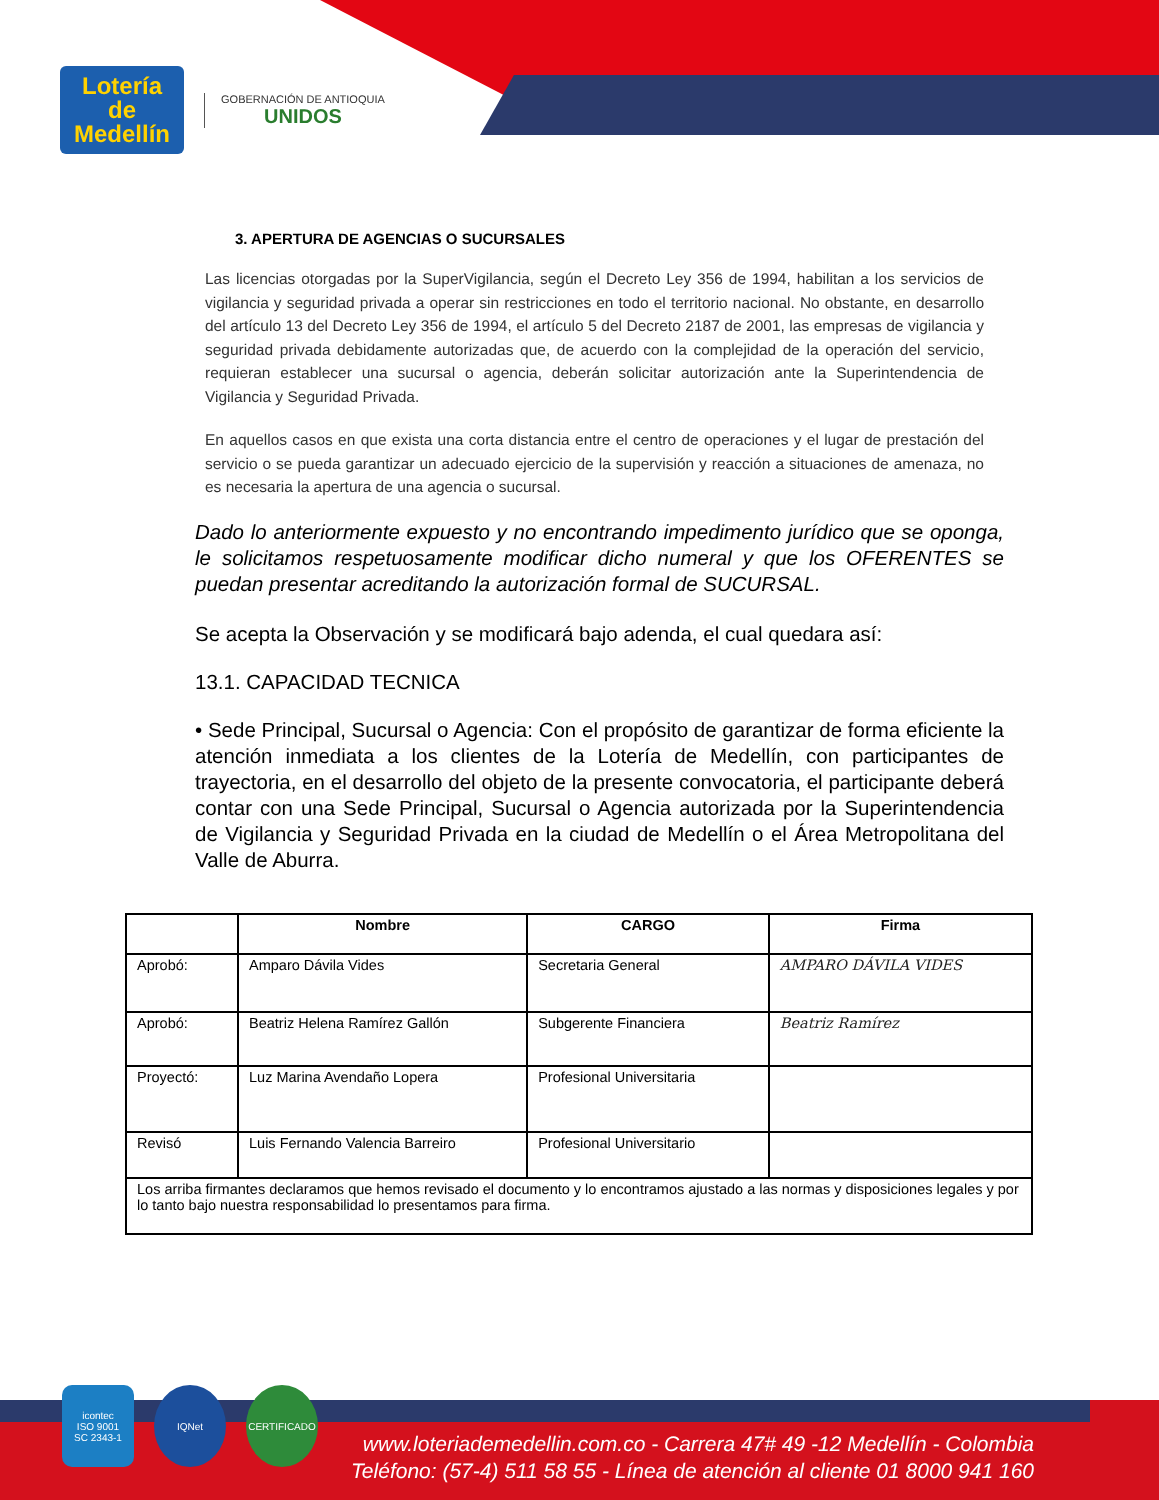Lotería
de
Medellín
GOBERNACIÓN DE ANTIOQUIA
UNIDOS
3. APERTURA DE AGENCIAS O SUCURSALES
Las licencias otorgadas por la SuperVigilancia, según el Decreto Ley 356 de 1994, habilitan a los servicios de vigilancia y seguridad privada a operar sin restricciones en todo el territorio nacional. No obstante, en desarrollo del artículo 13 del Decreto Ley 356 de 1994, el artículo 5 del Decreto 2187 de 2001, las empresas de vigilancia y seguridad privada debidamente autorizadas que, de acuerdo con la complejidad de la operación del servicio, requieran establecer una sucursal o agencia, deberán solicitar autorización ante la Superintendencia de Vigilancia y Seguridad Privada.
En aquellos casos en que exista una corta distancia entre el centro de operaciones y el lugar de prestación del servicio o se pueda garantizar un adecuado ejercicio de la supervisión y reacción a situaciones de amenaza, no es necesaria la apertura de una agencia o sucursal.
Dado lo anteriormente expuesto y no encontrando impedimento jurídico que se oponga, le solicitamos respetuosamente modificar dicho numeral y que los OFERENTES se puedan presentar acreditando la autorización formal de SUCURSAL.
Se acepta la Observación y se modificará bajo adenda, el cual quedara así:
13.1. CAPACIDAD TECNICA
• Sede Principal, Sucursal o Agencia: Con el propósito de garantizar de forma eficiente la atención inmediata a los clientes de la Lotería de Medellín, con participantes de trayectoria, en el desarrollo del objeto de la presente convocatoria, el participante deberá contar con una Sede Principal, Sucursal o Agencia autorizada por la Superintendencia de Vigilancia y Seguridad Privada en la ciudad de Medellín o el Área Metropolitana del Valle de Aburra.
| | Nombre | CARGO | Firma |
| --- | --- | --- | --- |
| Aprobó: | Amparo Dávila Vides | Secretaria General | AMPARO DÁVILA VIDES |
| Aprobó: | Beatriz Helena Ramírez Gallón | Subgerente Financiera | Beatriz Ramírez |
| Proyectó: | Luz Marina Avendaño Lopera | Profesional Universitaria | |
| Revisó | Luis Fernando Valencia Barreiro | Profesional Universitario | |
| Los arriba firmantes declaramos que hemos revisado el documento y lo encontramos ajustado a las normas y disposiciones legales y por lo tanto bajo nuestra responsabilidad lo presentamos para firma. | | | |
icontec
ISO 9001
SC 2343-1
IQNet CERTIFICADO
www.loteriademedellin.com.co - Carrera 47# 49 -12 Medellín - Colombia
Teléfono: (57-4) 511 58 55 - Línea de atención al cliente 01 8000 941 160